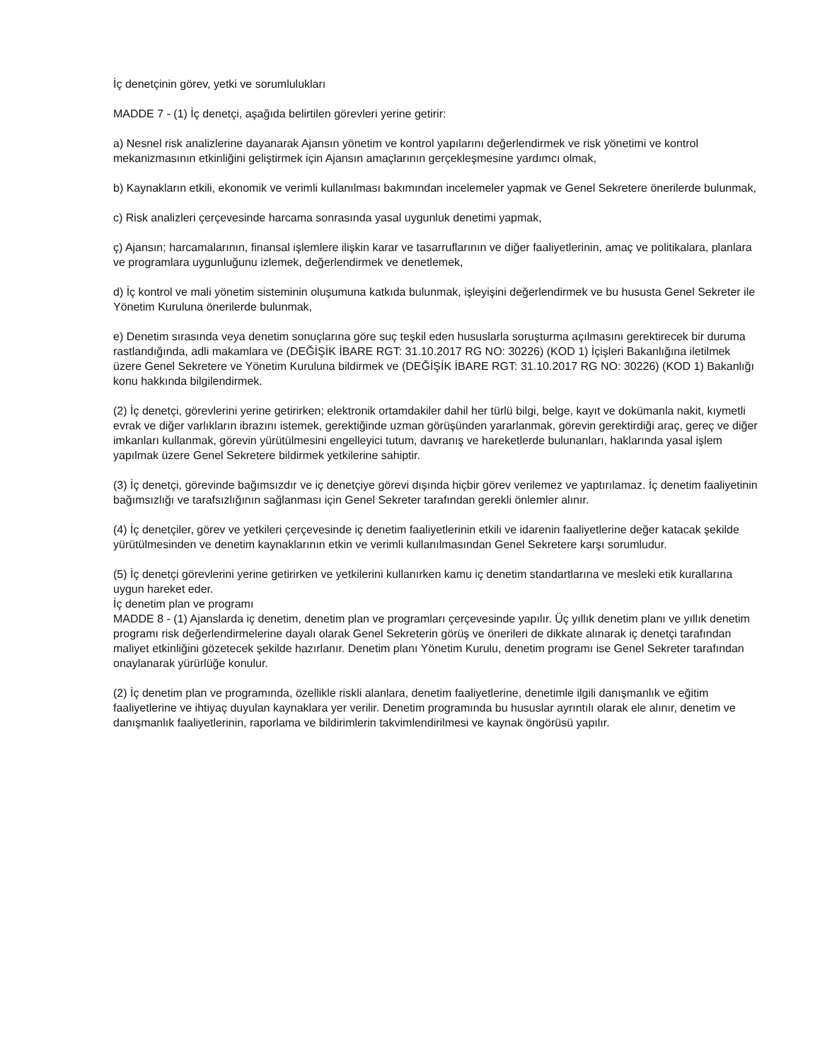İç denetçinin görev, yetki ve sorumlulukları
MADDE 7 - (1) İç denetçi, aşağıda belirtilen görevleri yerine getirir:
a) Nesnel risk analizlerine dayanarak Ajansın yönetim ve kontrol yapılarını değerlendirmek ve risk yönetimi ve kontrol mekanizmasının etkinliğini geliştirmek için Ajansın amaçlarının gerçekleşmesine yardımcı olmak,
b) Kaynakların etkili, ekonomik ve verimli kullanılması bakımından incelemeler yapmak ve Genel Sekretere önerilerde bulunmak,
c) Risk analizleri çerçevesinde harcama sonrasında yasal uygunluk denetimi yapmak,
ç) Ajansın; harcamalarının, finansal işlemlere ilişkin karar ve tasarruflarının ve diğer faaliyetlerinin, amaç ve politikalara, planlara ve programlara uygunluğunu izlemek, değerlendirmek ve denetlemek,
d) İç kontrol ve mali yönetim sisteminin oluşumuna katkıda bulunmak, işleyişini değerlendirmek ve bu hususta Genel Sekreter ile Yönetim Kuruluna önerilerde bulunmak,
e) Denetim sırasında veya denetim sonuçlarına göre suç teşkil eden hususlarla soruşturma açılmasını gerektirecek bir duruma rastlandığında, adli makamlara ve (DEĞİŞİK İBARE RGT: 31.10.2017 RG NO: 30226) (KOD 1) İçişleri Bakanlığına iletilmek üzere Genel Sekretere ve Yönetim Kuruluna bildirmek ve (DEĞİŞİK İBARE RGT: 31.10.2017 RG NO: 30226) (KOD 1) Bakanlığı konu hakkında bilgilendirmek.
(2) İç denetçi, görevlerini yerine getirirken; elektronik ortamdakiler dahil her türlü bilgi, belge, kayıt ve dokümanla nakit, kıymetli evrak ve diğer varlıkların ibrazını istemek, gerektiğinde uzman görüşünden yararlanmak, görevin gerektirdiği araç, gereç ve diğer imkanları kullanmak, görevin yürütülmesini engelleyici tutum, davranış ve hareketlerde bulunanları, haklarında yasal işlem yapılmak üzere Genel Sekretere bildirmek yetkilerine sahiptir.
(3) İç denetçi, görevinde bağımsızdır ve iç denetçiye görevi dışında hiçbir görev verilemez ve yaptırılamaz. İç denetim faaliyetinin bağımsızlığı ve tarafsızlığının sağlanması için Genel Sekreter tarafından gerekli önlemler alınır.
(4) İç denetçiler, görev ve yetkileri çerçevesinde iç denetim faaliyetlerinin etkili ve idarenin faaliyetlerine değer katacak şekilde yürütülmesinden ve denetim kaynaklarının etkin ve verimli kullanılmasından Genel Sekretere karşı sorumludur.
(5) İç denetçi görevlerini yerine getirirken ve yetkilerini kullanırken kamu iç denetim standartlarına ve mesleki etik kurallarına uygun hareket eder.
İç denetim plan ve programı
MADDE 8 - (1) Ajanslarda iç denetim, denetim plan ve programları çerçevesinde yapılır. Üç yıllık denetim planı ve yıllık denetim programı risk değerlendirmelerine dayalı olarak Genel Sekreterin görüş ve önerileri de dikkate alınarak iç denetçi tarafından maliyet etkinliğini gözetecek şekilde hazırlanır. Denetim planı Yönetim Kurulu, denetim programı ise Genel Sekreter tarafından onaylanarak yürürlüğe konulur.
(2) İç denetim plan ve programında, özellikle riskli alanlara, denetim faaliyetlerine, denetimle ilgili danışmanlık ve eğitim faaliyetlerine ve ihtiyaç duyulan kaynaklara yer verilir. Denetim programında bu hususlar ayrıntılı olarak ele alınır, denetim ve danışmanlık faaliyetlerinin, raporlama ve bildirimlerin takvimlendirilmesi ve kaynak öngörüsü yapılır.